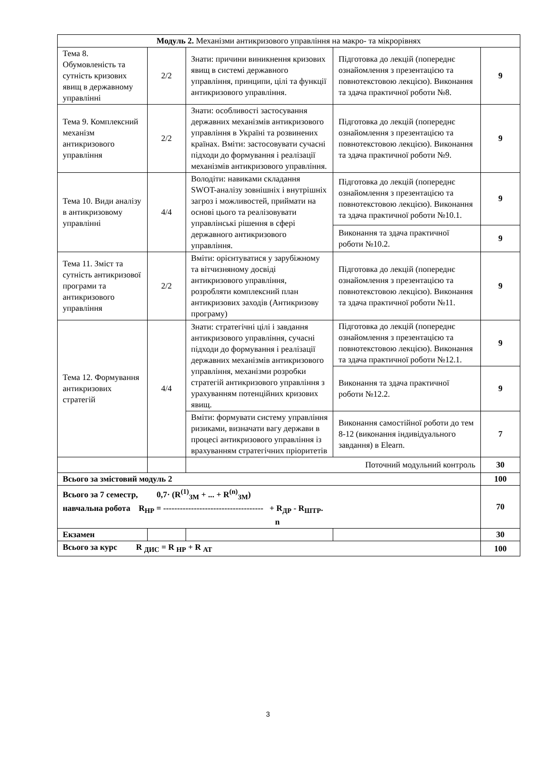| Модуль 2. Механізми антикризового управління на макро- та мікрорівнях | | | | |
| Тема 8. Обумовленість та сутність кризових явищ в державному управлінні | 2/2 | Знати: причини виникнення кризових явищ в системі державного управління, принципи, цілі та функції антикризового управління. | Підготовка до лекцій (попереднє ознайомлення з презентацією та повнотекстовою лекцією). Виконання та здача практичної роботи №8. | 9 |
| Тема 9. Комплексний механізм антикризового управління | 2/2 | Знати: особливості застосування державних механізмів антикризового управління в Україні та розвинених країнах. Вміти: застосовувати сучасні підходи до формування і реалізації механізмів антикризового управління. | Підготовка до лекцій (попереднє ознайомлення з презентацією та повнотекстовою лекцією). Виконання та здача практичної роботи №9. | 9 |
| Тема 10. Види аналізу в антикризовому управлінні | 4/4 | Володіти: навиками складання SWOT-аналізу зовнішніх і внутрішніх загроз і можливостей, приймати на основі цього та реалізовувати управлінські рішення в сфері державного антикризового управління. | Підготовка до лекцій (попереднє ознайомлення з презентацією та повнотекстовою лекцією). Виконання та здача практичної роботи №10.1. | 9 |
| | | | Виконання та здача практичної роботи №10.2. | 9 |
| Тема 11. Зміст та сутність антикризової програми та антикризового управління | 2/2 | Вміти: орієнтуватися у зарубіжному та вітчизняному досвіді антикризового управління, розробляти комплексний план антикризових заходів (Антикризову програму) | Підготовка до лекцій (попереднє ознайомлення з презентацією та повнотекстовою лекцією). Виконання та здача практичної роботи №11. | 9 |
| Тема 12. Формування антикризових стратегій | 4/4 | Знати: стратегічні цілі і завдання антикризового управління, сучасні підходи до формування і реалізації державних механізмів антикризового управління, механізми розробки стратегій антикризового управління з урахуванням потенційних кризових явищ. | Підготовка до лекцій (попереднє ознайомлення з презентацією та повнотекстовою лекцією). Виконання та здача практичної роботи №12.1. | 9 |
| | | | Виконання та здача практичної роботи №12.2. | 9 |
| | | Вміти: формувати систему управління ризиками, визначати вагу держави в процесі антикризового управління із врахуванням стратегічних пріоритетів | Виконання самостійної роботи до тем 8-12 (виконання індивідуального завдання) в Elearn. | 7 |
| | | Поточний модульний контроль | | 30 |
| Всього за змістовий модуль 2 | | | | 100 |
| Всього за 7 семестр, 0,7· (R<sup>(1)</sup><sub>ЗМ</sub> + ... + R<sup>(n)</sup><sub>ЗМ</sub>) навчальна робота R<sub>НР</sub> = ------------------------------------ + R<sub>ДР</sub> - R<sub>ШТР</sub>. n | | | | 70 |
| Екзамен | | | | 30 |
| Всього за курс R <sub>ДИС</sub> = R <sub>НР</sub> + R <sub>АТ</sub> | | | | 100 |
3